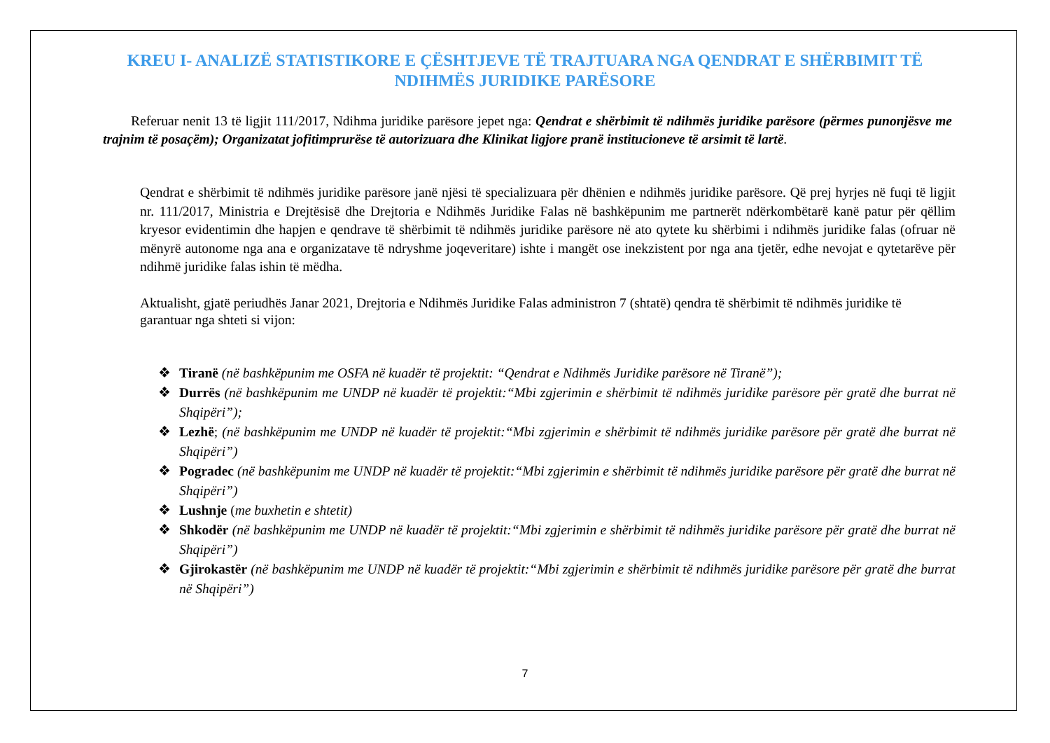KREU I- ANALIZË STATISTIKORE E ÇËSHTJEVE TË TRAJTUARA NGA QENDRAT E SHËRBIMIT TË NDIHMËS JURIDIKE PARËSORE
Referuar nenit 13 të ligjit 111/2017, Ndihma juridike parësore jepet nga: Qendrat e shërbimit të ndihmës juridike parësore (përmes punonjësve me trajnim të posaçëm); Organizatat jofitimprurëse të autorizuara dhe Klinikat ligjore pranë institucioneve të arsimit të lartë.
Qendrat e shërbimit të ndihmës juridike parësore janë njësi të specializuara për dhënien e ndihmës juridike parësore. Që prej hyrjes në fuqi të ligjit nr. 111/2017, Ministria e Drejtësisë dhe Drejtoria e Ndihmës Juridike Falas në bashkëpunim me partnerët ndërkombëtarë kanë patur për qëllim kryesor evidentimin dhe hapjen e qendrave të shërbimit të ndihmës juridike parësore në ato qytete ku shërbimi i ndihmës juridike falas (ofruar në mënyrë autonome nga ana e organizatave të ndryshme joqeveritare) ishte i mangët ose inekzistent por nga ana tjetër, edhe nevojat e qytetarëve për ndihmë juridike falas ishin të mëdha.
Aktualisht, gjatë periudhës Janar 2021, Drejtoria e Ndihmës Juridike Falas administron 7 (shtatë) qendra të shërbimit të ndihmës juridike të garantuar nga shteti si vijon:
❖ Tiranë (në bashkëpunim me OSFA në kuadër të projektit: “Qendrat e Ndihmës Juridike parësore në Tiranë”);
❖ Durrës (në bashkëpunim me UNDP në kuadër të projektit:“Mbi zgjerimin e shërbimit të ndihmës juridike parësore për gratë dhe burrat në Shqipëri”);
❖ Lezhë; (në bashkëpunim me UNDP në kuadër të projektit:“Mbi zgjerimin e shërbimit të ndihmës juridike parësore për gratë dhe burrat në Shqipëri”)
❖ Pogradec (në bashkëpunim me UNDP në kuadër të projektit:“Mbi zgjerimin e shërbimit të ndihmës juridike parësore për gratë dhe burrat në Shqipëri”)
❖ Lushnje (me buxhetin e shtetit)
❖ Shkodër (në bashkëpunim me UNDP në kuadër të projektit:“Mbi zgjerimin e shërbimit të ndihmës juridike parësore për gratë dhe burrat në Shqipëri”)
❖ Gjirokastër (në bashkëpunim me UNDP në kuadër të projektit:“Mbi zgjerimin e shërbimit të ndihmës juridike parësore për gratë dhe burrat në Shqipëri”)
7